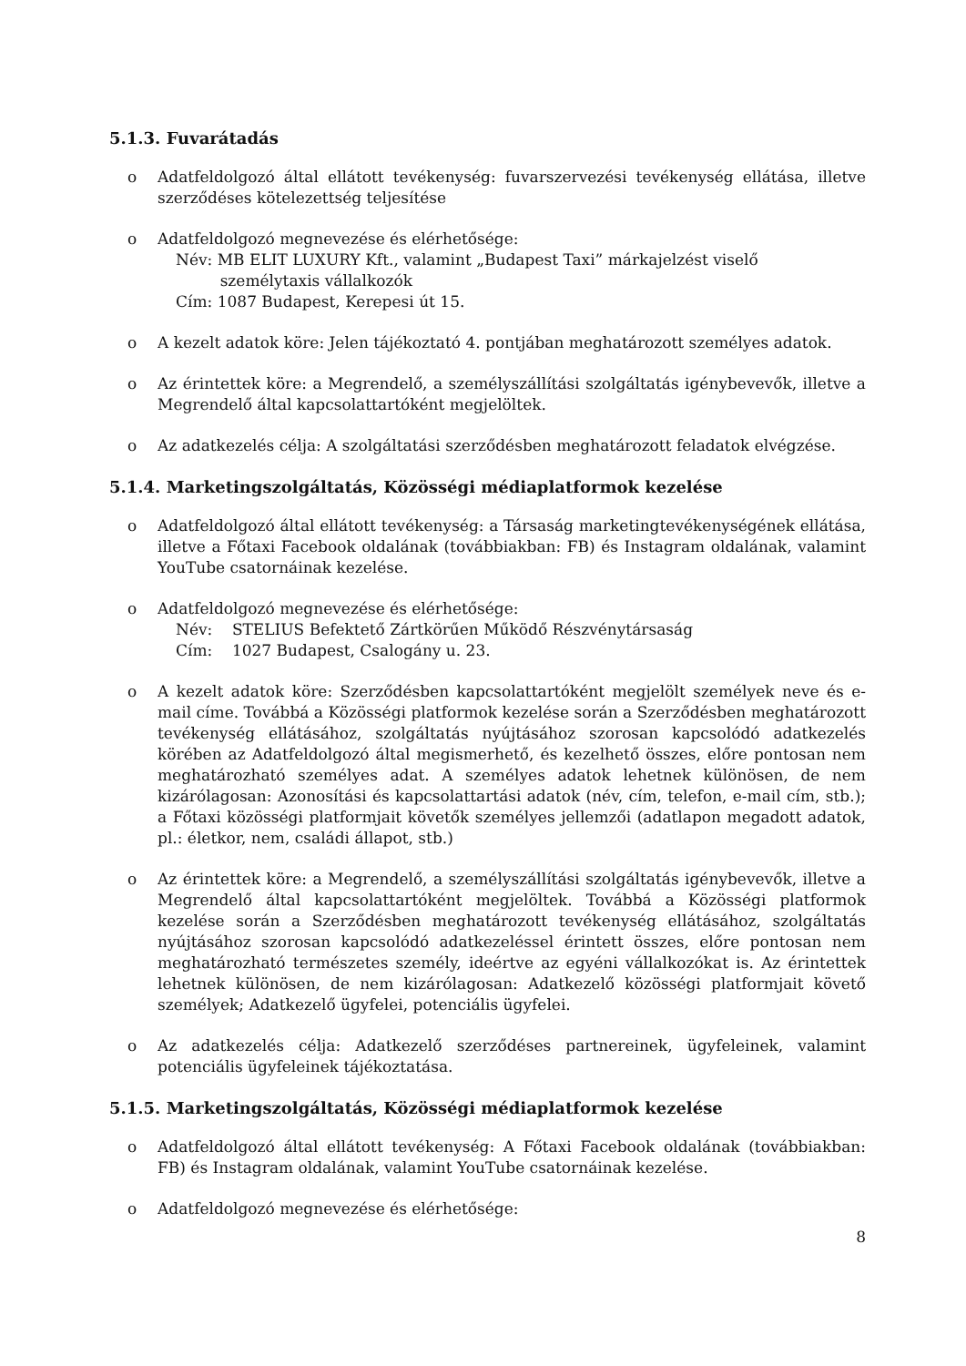5.1.3. Fuvarátadás
o Adatfeldolgozó által ellátott tevékenység: fuvarszervezési tevékenység ellátása, illetve szerződéses kötelezettség teljesítése
o Adatfeldolgozó megnevezése és elérhetősége:
Név: MB ELIT LUXURY Kft., valamint „Budapest Taxi” márkajelzést viselő
személytaxis vállalkozók
Cím: 1087 Budapest, Kerepesi út 15.
o A kezelt adatok köre: Jelen tájékoztató 4. pontjában meghatározott személyes adatok.
o Az érintettek köre: a Megrendelő, a személyszállítási szolgáltatás igénybevevők, illetve a Megrendelő által kapcsolattartóként megjelöltek.
o Az adatkezelés célja: A szolgáltatási szerződésben meghatározott feladatok elvégzése.
5.1.4. Marketingszolgáltatás, Közösségi médiaplatformok kezelése
o Adatfeldolgozó által ellátott tevékenység: a Társaság marketingtevékenységének ellátása, illetve a Főtaxi Facebook oldalának (továbbiakban: FB) és Instagram oldalának, valamint YouTube csatornáinak kezelése.
o Adatfeldolgozó megnevezése és elérhetősége:
Név: STELIUS Befektető Zártkörűen Működő Részvénytársaság
Cím: 1027 Budapest, Csalogány u. 23.
o A kezelt adatok köre: Szerződésben kapcsolattartóként megjelölt személyek neve és e-mail címe. Továbbá a Közösségi platformok kezelése során a Szerződésben meghatározott tevékenység ellátásához, szolgáltatás nyújtásához szorosan kapcsolódó adatkezelés körében az Adatfeldolgozó által megismerhető, és kezelhető összes, előre pontosan nem meghatározható személyes adat. A személyes adatok lehetnek különösen, de nem kizárólagosan: Azonosítási és kapcsolattartási adatok (név, cím, telefon, e-mail cím, stb.); a Főtaxi közösségi platformjait követők személyes jellemzői (adatlapon megadott adatok, pl.: életkor, nem, családi állapot, stb.)
o Az érintettek köre: a Megrendelő, a személyszállítási szolgáltatás igénybevevők, illetve a Megrendelő által kapcsolattartóként megjelöltek. Továbbá a Közösségi platformok kezelése során a Szerződésben meghatározott tevékenység ellátásához, szolgáltatás nyújtásához szorosan kapcsolódó adatkezeléssel érintett összes, előre pontosan nem meghatározható természetes személy, ideértve az egyéni vállalkozókat is. Az érintettek lehetnek különösen, de nem kizárólagosan: Adatkezelő közösségi platformjait követő személyek; Adatkezelő ügyfelei, potenciális ügyfelei.
o Az adatkezelés célja: Adatkezelő szerződéses partnereinek, ügyfeleinek, valamint potenciális ügyfeleinek tájékoztatása.
5.1.5. Marketingszolgáltatás, Közösségi médiaplatformok kezelése
o Adatfeldolgozó által ellátott tevékenység: A Főtaxi Facebook oldalának (továbbiakban: FB) és Instagram oldalának, valamint YouTube csatornáinak kezelése.
o Adatfeldolgozó megnevezése és elérhetősége:
8